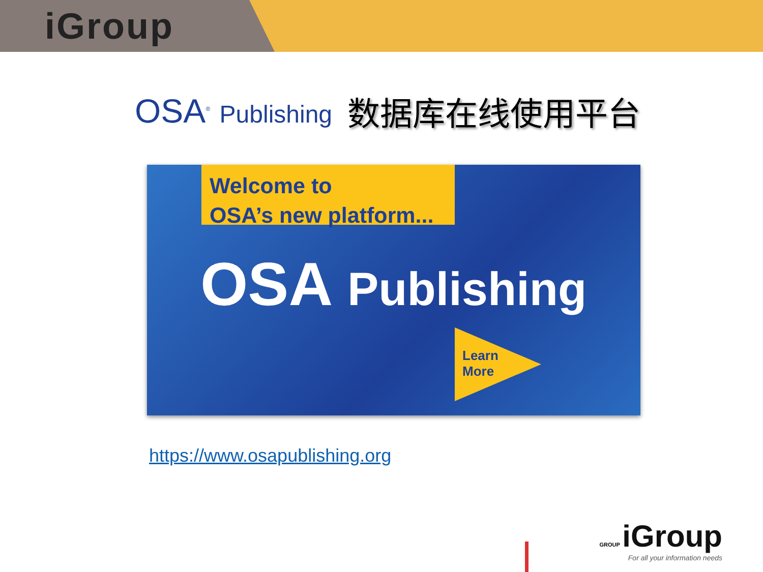iGroup
OSA<sup>®</sup> Publishing
数据库在线使用平台
Welcome to
OSA’s new platform...
OSA Publishing
Learn
More
https://www.osapublishing.org
GROUP iGroup
For all your information needs